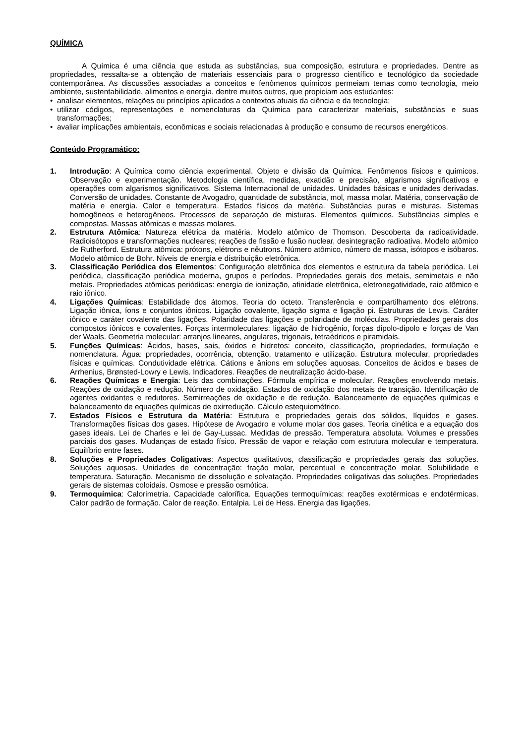QUÍMICA
A Química é uma ciência que estuda as substâncias, sua composição, estrutura e propriedades. Dentre as propriedades, ressalta-se a obtenção de materiais essenciais para o progresso científico e tecnológico da sociedade contemporânea. As discussões associadas a conceitos e fenômenos químicos permeiam temas como tecnologia, meio ambiente, sustentabilidade, alimentos e energia, dentre muitos outros, que propiciam aos estudantes:
• analisar elementos, relações ou princípios aplicados a contextos atuais da ciência e da tecnologia;
• utilizar códigos, representações e nomenclaturas da Química para caracterizar materiais, substâncias e suas transformações;
• avaliar implicações ambientais, econômicas e sociais relacionadas à produção e consumo de recursos energéticos.
Conteúdo Programático:
1. Introdução: A Química como ciência experimental. Objeto e divisão da Química. Fenômenos físicos e químicos. Observação e experimentação. Metodologia científica, medidas, exatidão e precisão, algarismos significativos e operações com algarismos significativos. Sistema Internacional de unidades. Unidades básicas e unidades derivadas. Conversão de unidades. Constante de Avogadro, quantidade de substância, mol, massa molar. Matéria, conservação de matéria e energia. Calor e temperatura. Estados físicos da matéria. Substâncias puras e misturas. Sistemas homogêneos e heterogêneos. Processos de separação de misturas. Elementos químicos. Substâncias simples e compostas. Massas atômicas e massas molares.
2. Estrutura Atômica: Natureza elétrica da matéria. Modelo atômico de Thomson. Descoberta da radioatividade. Radioisótopos e transformações nucleares; reações de fissão e fusão nuclear, desintegração radioativa. Modelo atômico de Rutherford. Estrutura atômica: prótons, elétrons e nêutrons. Número atômico, número de massa, isótopos e isóbaros. Modelo atômico de Bohr. Níveis de energia e distribuição eletrônica.
3. Classificação Periódica dos Elementos: Configuração eletrônica dos elementos e estrutura da tabela periódica. Lei periódica, classificação periódica moderna, grupos e períodos. Propriedades gerais dos metais, semimetais e não metais. Propriedades atômicas periódicas: energia de ionização, afinidade eletrônica, eletronegatividade, raio atômico e raio iônico.
4. Ligações Químicas: Estabilidade dos átomos. Teoria do octeto. Transferência e compartilhamento dos elétrons. Ligação iônica, íons e conjuntos iônicos. Ligação covalente, ligação sigma e ligação pi. Estruturas de Lewis. Caráter iônico e caráter covalente das ligações. Polaridade das ligações e polaridade de moléculas. Propriedades gerais dos compostos iônicos e covalentes. Forças intermoleculares: ligação de hidrogênio, forças dipolo-dipolo e forças de Van der Waals. Geometria molecular: arranjos lineares, angulares, trigonais, tetraédricos e piramidais.
5. Funções Químicas: Ácidos, bases, sais, óxidos e hidretos: conceito, classificação, propriedades, formulação e nomenclatura. Água: propriedades, ocorrência, obtenção, tratamento e utilização. Estrutura molecular, propriedades físicas e químicas. Condutividade elétrica. Cátions e ânions em soluções aquosas. Conceitos de ácidos e bases de Arrhenius, Brønsted-Lowry e Lewis. Indicadores. Reações de neutralização ácido-base.
6. Reações Químicas e Energia: Leis das combinações. Fórmula empírica e molecular. Reações envolvendo metais. Reações de oxidação e redução. Número de oxidação. Estados de oxidação dos metais de transição. Identificação de agentes oxidantes e redutores. Semirreações de oxidação e de redução. Balanceamento de equações químicas e balanceamento de equações químicas de oxirredução. Cálculo estequiométrico.
7. Estados Físicos e Estrutura da Matéria: Estrutura e propriedades gerais dos sólidos, líquidos e gases. Transformações físicas dos gases. Hipótese de Avogadro e volume molar dos gases. Teoria cinética e a equação dos gases ideais. Lei de Charles e lei de Gay-Lussac. Medidas de pressão. Temperatura absoluta. Volumes e pressões parciais dos gases. Mudanças de estado físico. Pressão de vapor e relação com estrutura molecular e temperatura. Equilíbrio entre fases.
8. Soluções e Propriedades Coligativas: Aspectos qualitativos, classificação e propriedades gerais das soluções. Soluções aquosas. Unidades de concentração: fração molar, percentual e concentração molar. Solubilidade e temperatura. Saturação. Mecanismo de dissolução e solvatação. Propriedades coligativas das soluções. Propriedades gerais de sistemas coloidais. Osmose e pressão osmótica.
9. Termoquímica: Calorimetria. Capacidade calorífica. Equações termoquímicas: reações exotérmicas e endotérmicas. Calor padrão de formação. Calor de reação. Entalpia. Lei de Hess. Energia das ligações.